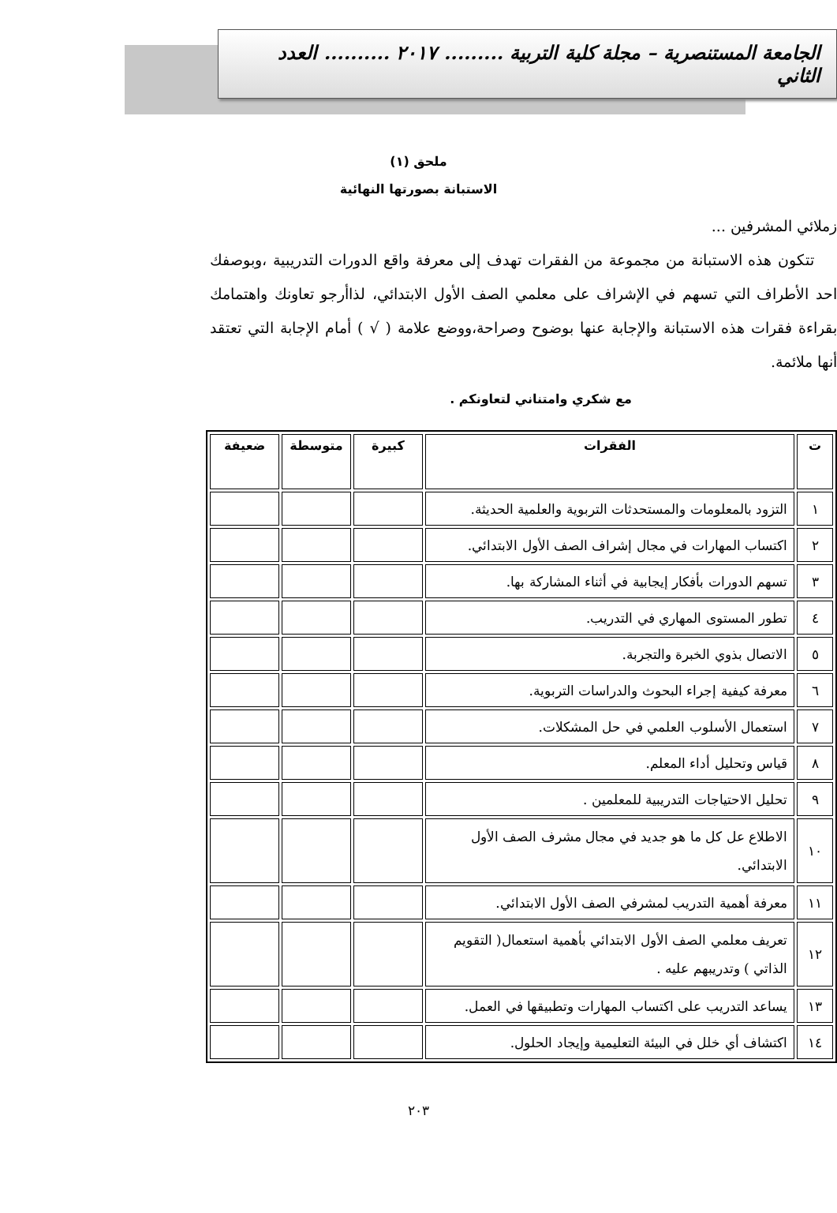الجامعة المستنصرية – مجلة كلية التربية ......... ٢٠١٧ .......... العدد الثاني
ملحق (١)
الاستبانة بصورتها النهائية
زملائي المشرفين ...
تتكون هذه الاستبانة من مجموعة من الفقرات تهدف إلى معرفة واقع الدورات التدريبية ،وبوصفك احد الأطراف التي تسهم في الإشراف على معلمي الصف الأول الابتدائي، لذاأرجو تعاونك واهتمامك بقراءة فقرات هذه الاستبانة والإجابة عنها بوضوح وصراحة،ووضع علامة ( √ ) أمام الإجابة التي تعتقد أنها ملائمة.
مع شكري وامتناني لتعاونكم .
| ت | الفقرات | كبيرة | متوسطة | ضعيفة |
| --- | --- | --- | --- | --- |
| ١ | التزود بالمعلومات والمستحدثات التربوية والعلمية الحديثة. | | | |
| ٢ | اكتساب المهارات في مجال إشراف الصف الأول الابتدائي. | | | |
| ٣ | تسهم الدورات بأفكار إيجابية في أثناء المشاركة بها. | | | |
| ٤ | تطور المستوى المهاري في التدريب. | | | |
| ٥ | الاتصال بذوي الخبرة والتجربة. | | | |
| ٦ | معرفة كيفية إجراء البحوث والدراسات التربوية. | | | |
| ٧ | استعمال الأسلوب العلمي في حل المشكلات. | | | |
| ٨ | قياس وتحليل أداء المعلم. | | | |
| ٩ | تحليل الاحتياجات التدريبية للمعلمين . | | | |
| ١٠ | الاطلاع عل كل ما هو جديد في مجال مشرف الصف الأول الابتدائي. | | | |
| ١١ | معرفة أهمية التدريب لمشرفي الصف الأول الابتدائي. | | | |
| ١٢ | تعريف معلمي الصف الأول الابتدائي بأهمية استعمال( التقويم الذاتي ) وتدريبهم عليه . | | | |
| ١٣ | يساعد التدريب على اكتساب المهارات وتطبيقها في العمل. | | | |
| ١٤ | اكتشاف أي خلل في البيئة التعليمية وإيجاد الحلول. | | | |
٢٠٣